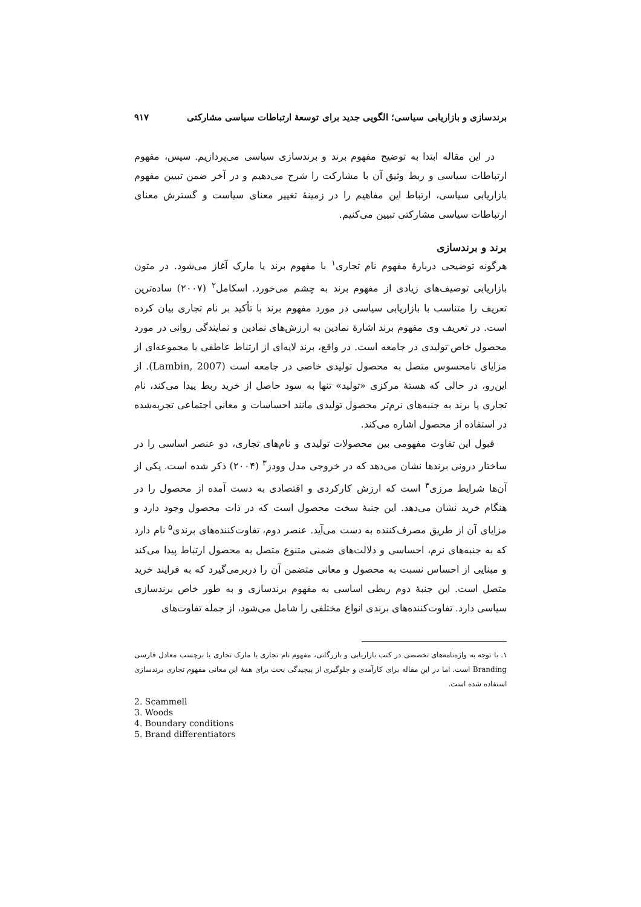برندسازی و بازاریابی سیاسی؛ الگویی جدید برای توسعهٔ ارتباطات سیاسی مشارکتی ۹۱۷
در این مقاله ابتدا به توضیح مفهوم برند و برندسازی سیاسی می‌پردازیم. سپس، مفهوم ارتباطات سیاسی و ربط وثیق آن با مشارکت را شرح می‌دهیم و در آخر ضمن تبیین مفهوم بازاریابی سیاسی، ارتباط این مفاهیم را در زمینهٔ تغییر معنای سیاست و گسترش معنای ارتباطات سیاسی مشارکتی تبیین می‌کنیم.
برند و برندسازی
هرگونه توضیحی دربارهٔ مفهوم نام تجاری<sup>۱</sup> با مفهوم برند یا مارک آغاز می‌شود. در متون بازاریابی توصیف‌های زیادی از مفهوم برند به چشم می‌خورد. اسکامل<sup>۲</sup> (۲۰۰۷) ساده‌ترین تعریف را متناسب با بازاریابی سیاسی در مورد مفهوم برند با تأکید بر نام تجاری بیان کرده است. در تعریف وی مفهوم برند اشارهٔ نمادین به ارزش‌های نمادین و نمایندگی روانی در مورد محصول خاص تولیدی در جامعه است. در واقع، برند لایه‌ای از ارتباط عاطفی یا مجموعه‌ای از مزایای نامحسوس متصل به محصول تولیدی خاصی در جامعه است (Lambin, 2007). از این‌رو، در حالی که هستهٔ مرکزی «تولید» تنها به سود حاصل از خرید ربط پیدا می‌کند، نام تجاری یا برند به جنبه‌های نرم‌تر محصول تولیدی مانند احساسات و معانی اجتماعی تجربه‌شده در استفاده از محصول اشاره می‌کند.
قبول این تفاوت مفهومی بین محصولات تولیدی و نام‌های تجاری، دو عنصر اساسی را در ساختار درونی برندها نشان می‌دهد که در خروجی مدل وودز<sup>۳</sup> (۲۰۰۴) ذکر شده است. یکی از آن‌ها شرایط مرزی<sup>۴</sup> است که ارزش کارکردی و اقتصادی به دست آمده از محصول را در هنگام خرید نشان می‌دهد. این جنبهٔ سخت محصول است که در ذات محصول وجود دارد و مزایای آن از طریق مصرف‌کننده به دست می‌آید. عنصر دوم، تفاوت‌کننده‌های برندی<sup>۵</sup> نام دارد که به جنبه‌های نرم، احساسی و دلالت‌های ضمنی متنوع متصل به محصول ارتباط پیدا می‌کند و مبنایی از احساس نسبت به محصول و معانی متضمن آن را دربرمی‌گیرد که به فرایند خرید متصل است. این جنبهٔ دوم ربطی اساسی به مفهوم برندسازی و به طور خاص برندسازی سیاسی دارد. تفاوت‌کننده‌های برندی انواع مختلفی را شامل می‌شود، از جمله تفاوت‌های
۱. با توجه به واژه‌نامه‌های تخصصی در کتب بازاریابی و بازرگانی، مفهوم نام تجاری یا مارک تجاری یا برچسب معادل فارسی Branding است. اما در این مقاله برای کارآمدی و جلوگیری از پیچیدگی بحث برای همهٔ این معانی مفهوم تجاری برندسازی استفاده شده است.
2. Scammell
3. Woods
4. Boundary conditions
5. Brand differentiators